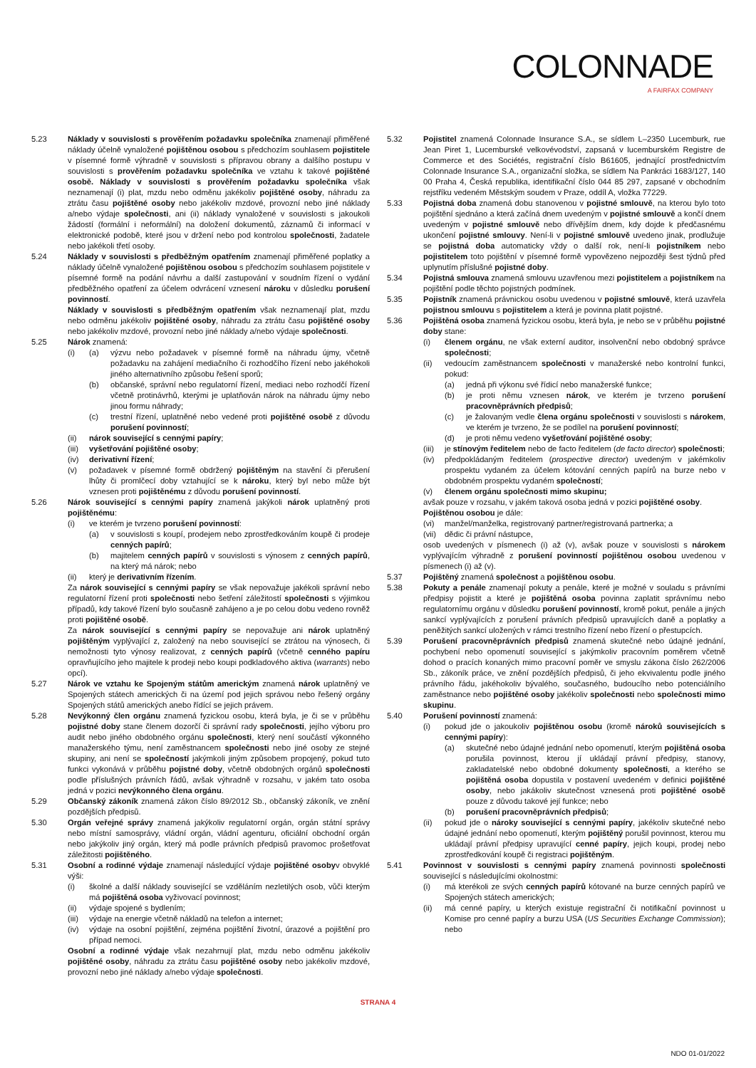COLONNADE
A FAIRFAX COMPANY
5.23 Náklady v souvislosti s prověřením požadavku společníka znamenají přiměřené náklady účelně vynaložené pojištěnou osobou s předchozím souhlasem pojistitele v písemné formě výhradně v souvislosti s přípravou obrany a dalšího postupu v souvislosti s prověřením požadavku společníka ve vztahu k takové pojištěné osobě. Náklady v souvislosti s prověřením požadavku společníka však neznamenají (i) plat, mzdu nebo odměnu jakékoliv pojištěné osoby, náhradu za ztrátu času pojištěné osoby nebo jakékoliv mzdové, provozní nebo jiné náklady a/nebo výdaje společnosti, ani (ii) náklady vynaložené v souvislosti s jakoukoli žádostí (formální i neformální) na doložení dokumentů, záznamů či informací v elektronické podobě, které jsou v držení nebo pod kontrolou společnosti, žadatele nebo jakékoli třetí osoby.
5.24 Náklady v souvislosti s předběžným opatřením znamenají přiměřené poplatky a náklady účelně vynaložené pojištěnou osobou s předchozím souhlasem pojistitele v písemné formě na podání návrhu a další zastupování v soudním řízení o vydání předběžného opatření za účelem odvrácení vznesení nároku v důsledku porušení povinností.
Náklady v souvislosti s předběžným opatřením však neznamenají plat, mzdu nebo odměnu jakékoliv pojištěné osoby, náhradu za ztrátu času pojištěné osoby nebo jakékoliv mzdové, provozní nebo jiné náklady a/nebo výdaje společnosti.
5.25 Nárok znamená:
(i) (a) výzvu nebo požadavek v písemné formě na náhradu újmy, včetně požadavku na zahájení mediačního či rozhodčího řízení nebo jakéhokoli jiného alternativního způsobu řešení sporů;
(b) občanské, správní nebo regulatorní řízení, mediaci nebo rozhodčí řízení včetně protinávrhů, kterými je uplatňován nárok na náhradu újmy nebo jinou formu náhrady;
(c) trestní řízení, uplatněné nebo vedené proti pojištěné osobě z důvodu porušení povinností;
(ii) nárok související s cennými papíry;
(iii)
vyšetřování pojištěné osoby;
(iv) derivativní řízení;
(v) požadavek v písemné formě obdržený pojištěným na stavění či přerušení lhůty či promlčecí doby vztahující se k nároku, který byl nebo může být vznesen proti pojištěnému z důvodu porušení povinností.
5.26 Nárok související s cennými papíry znamená jakýkoli nárok uplatněný proti pojištěnému:
(i) ve kterém je tvrzeno porušení povinností:
(a) v souvislosti s koupí, prodejem nebo zprostředkováním koupě či prodeje cenných papírů;
(b) majitelem cenných papírů v souvislosti s výnosem z cenných papírů, na který má nárok; nebo
(ii) který je derivativním řízením.
Za nárok související s cennými papíry se však nepovažuje jakékoli správní nebo regulatorní řízení proti společnosti nebo šetření záležitostí společnosti s výjimkou případů, kdy takové řízení bylo současně zahájeno a je po celou dobu vedeno rovněž proti pojištěné osobě.
Za nárok související s cennými papíry se nepovažuje ani nárok uplatněný pojištěným vyplývající z, založený na nebo související se ztrátou na výnosech, či nemožnosti tyto výnosy realizovat, z cenných papírů (včetně cenného papíru opravňujícího jeho majitele k prodeji nebo koupi podkladového aktiva (warrants) nebo opcí).
5.27 Nárok ve vztahu ke Spojeným státům americkým znamená nárok uplatněný ve Spojených státech amerických či na území pod jejich správou nebo řešený orgány Spojených států amerických anebo řídící se jejich právem.
5.28 Nevýkonný člen orgánu znamená fyzickou osobu, která byla, je či se v průběhu pojistné doby stane členem dozorčí či správní rady společnosti, jejího výboru pro audit nebo jiného obdobného orgánu společnosti, který není součástí výkonného manažerského týmu, není zaměstnancem společnosti nebo jiné osoby ze stejné skupiny, ani není se společností jakýmkoli jiným způsobem propojený, pokud tuto funkci vykonává v průběhu pojistné doby, včetně obdobných orgánů společnosti podle příslušných právních řádů, avšak výhradně v rozsahu, v jakém tato osoba jedná v pozici nevýkonného člena orgánu.
5.29 Občanský zákoník znamená zákon číslo 89/2012 Sb., občanský zákoník, ve znění pozdějších předpisů.
5.30 Orgán veřejné správy znamená jakýkoliv regulatorní orgán, orgán státní správy nebo místní samosprávy, vládní orgán, vládní agenturu, oficiální obchodní orgán nebo jakýkoliv jiný orgán, který má podle právních předpisů pravomoc prošetřovat záležitosti pojištěného.
5.31 Osobní a rodinné výdaje znamenají následující výdaje pojištěné osobyv obvyklé výši:
(i) školné a další náklady související se vzděláním nezletilých osob, vůči kterým má pojištěná osoba vyživovací povinnost;
(ii) výdaje spojené s bydlením;
(iii)
výdaje na energie včetně nákladů na telefon a internet;
(iv) výdaje na osobní pojištění, zejména pojištění životní, úrazové a pojištění pro případ nemoci.
Osobní a rodinné výdaje však nezahrnují plat, mzdu nebo odměnu jakékoliv pojištěné osoby, náhradu za ztrátu času pojištěné osoby nebo jakékoliv mzdové, provozní nebo jiné náklady a/nebo výdaje společnosti.
5.32 Pojistitel znamená Colonnade Insurance S.A., se sídlem L–2350 Lucemburk, rue Jean Piret 1, Lucemburské velkovévodství, zapsaná v lucemburském Registre de Commerce et des Sociétés, registrační číslo B61605, jednající prostřednictvím Colonnade Insurance S.A., organizační složka, se sídlem Na Pankráci 1683/127, 140 00 Praha 4, Česká republika, identifikační číslo 044 85 297, zapsané v obchodním rejstříku vedeném Městským soudem v Praze, oddíl A, vložka 77229.
5.33 Pojistná doba znamená dobu stanovenou v pojistné smlouvě, na kterou bylo toto pojištění sjednáno a která začíná dnem uvedeným v pojistné smlouvě a končí dnem uvedeným v pojistné smlouvě nebo dřívějším dnem, kdy dojde k předčasnému ukončení pojistné smlouvy. Není-li v pojistné smlouvě uvedeno jinak, prodlužuje se pojistná doba automaticky vždy o další rok, není-li pojistníkem nebo pojistitelem toto pojištění v písemné formě vypovězeno nejpozději šest týdnů před uplynutím příslušné pojistné doby.
5.34 Pojistná smlouva znamená smlouvu uzavřenou mezi pojistitelem a pojistníkem na pojištění podle těchto pojistných podmínek.
5.35 Pojistník znamená právnickou osobu uvedenou v pojistné smlouvě, která uzavřela pojistnou smlouvu s pojistitelem a která je povinna platit pojistné.
5.36 Pojištěná osoba znamená fyzickou osobu, která byla, je nebo se v průběhu pojistné doby stane:
(i) členem orgánu, ne však externí auditor, insolvenční nebo obdobný správce společnosti;
(ii) vedoucím zaměstnancem společnosti v manažerské nebo kontrolní funkci, pokud:
(a) jedná při výkonu své řídicí nebo manažerské funkce;
(b) je proti němu vznesen nárok, ve kterém je tvrzeno porušení pracovněprávních předpisů;
(c) je žalovaným vedle člena orgánu společnosti v souvislosti s nárokem, ve kterém je tvrzeno, že se podílel na porušení povinností;
(d) je proti němu vedeno vyšetřování pojištěné osoby;
(iii)
je stínovým ředitelem nebo de facto ředitelem (de facto director) společnosti;
(iv) předpokládaným ředitelem (prospective director) uvedeným v jakémkoliv prospektu vydaném za účelem kótování cenných papírů na burze nebo v obdobném prospektu vydaném společností;
(v) členem orgánu společnosti mimo skupinu;
avšak pouze v rozsahu, v jakém taková osoba jedná v pozici pojištěné osoby.
Pojištěnou osobou je dále:
(vi) manžel/manželka, registrovaný partner/registrovaná partnerka; a
(vii)
dědic či právní nástupce,
osob uvedených v písmenech (i) až (v), avšak pouze v souvislosti s nárokem vyplývajícím výhradně z porušení povinností pojištěnou osobou uvedenou v písmenech (i) až (v).
5.37 Pojištěný znamená společnost a pojištěnou osobu.
5.38 Pokuty a penále znamenají pokuty a penále, které je možné v souladu s právními předpisy pojistit a které je pojištěná osoba povinna zaplatit správnímu nebo regulatornímu orgánu v důsledku porušení povinností, kromě pokut, penále a jiných sankcí vyplývajících z porušení právních předpisů upravujících daně a poplatky a peněžitých sankcí uložených v rámci trestního řízení nebo řízení o přestupcích.
5.39 Porušení pracovněprávních předpisů znamená skutečné nebo údajné jednání, pochybení nebo opomenutí související s jakýmkoliv pracovním poměrem včetně dohod o pracích konaných mimo pracovní poměr ve smyslu zákona číslo 262/2006 Sb., zákoník práce, ve znění pozdějších předpisů, či jeho ekvivalentu podle jiného právního řádu, jakéhokoliv bývalého, současného, budoucího nebo potenciálního zaměstnance nebo pojištěné osoby jakékoliv společnosti nebo společnosti mimo skupinu.
5.40 Porušení povinností znamená:
(i) pokud jde o jakoukoliv pojištěnou osobu (kromě nároků souvisejících s cennými papíry):
(a) skutečné nebo údajné jednání nebo opomenutí, kterým pojištěná osoba porušila povinnost, kterou jí ukládají právní předpisy, stanovy, zakladatelské nebo obdobné dokumenty společnosti, a kterého se pojištěná osoba dopustila v postavení uvedeném v definici pojištěné osoby, nebo jakákoliv skutečnost vznesená proti pojištěné osobě pouze z důvodu takové její funkce; nebo
(b) porušení pracovněprávních předpisů;
(ii) pokud jde o nároky související s cennými papíry, jakékoliv skutečné nebo údajné jednání nebo opomenutí, kterým pojištěný porušil povinnost, kterou mu ukládají právní předpisy upravující cenné papíry, jejich koupi, prodej nebo zprostředkování koupě či registraci pojištěným.
5.41 Povinnost v souvislosti s cennými papíry znamená povinnosti společnosti související s následujícími okolnostmi:
(i) má kterékoli ze svých cenných papírů kótované na burze cenných papírů ve Spojených státech amerických;
(ii) má cenné papíry, u kterých existuje registrační či notifikační povinnost u Komise pro cenné papíry a burzu USA (US Securities Exchange Commission); nebo
STRANA 4
NDO 01-01/2022